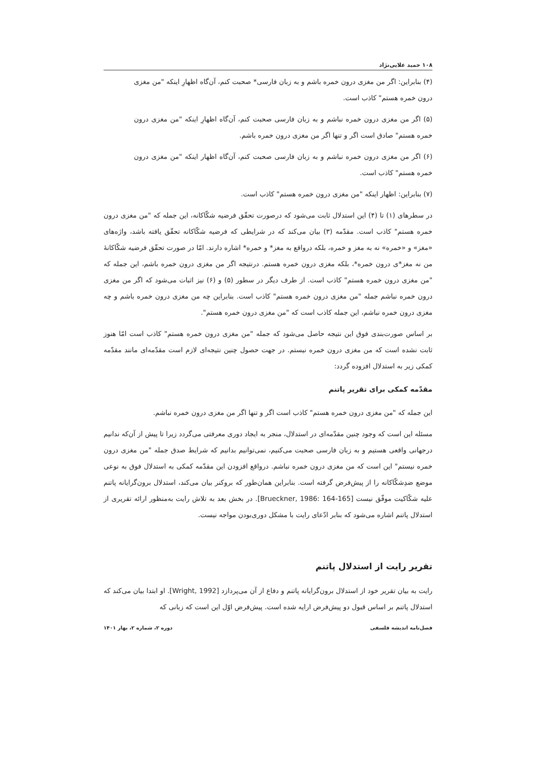۱۰۸ حمید علایی‌نژاد
(۴) بنابراین: اگر من مغزی درون خمره باشم و به زبان فارسی* صحبت کنم، آن‌گاه اظهارِ اینکه "من مغزی درون خمره هستم" کاذب است.
(۵) اگر من مغزی درون خمره نباشم و به زبان فارسی صحبت کنم، آن‌گاه اظهارِ اینکه "من مغزی درون خمره هستم" صادق است اگر و تنها اگر من مغزی درون خمره باشم.
(۶) اگر من مغزی درون خمره نباشم و به زبان فارسی صحبت کنم، آن‌گاه اظهار اینکه "من مغزی درون خمره هستم" کاذب است.
(۷) بنابراین: اظهار اینکه "من مغزی درون خمره هستم" کاذب است.
در سطرهای (۱) تا (۴) این استدلال ثابت می‌شود که درصورت تحقّق فرضیه شکّاکانه، این جمله که "من مغزی درون خمره هستم" کاذب است. مقدّمه (۳) بیان می‌کند که در شرایطی که فرضیه شکّاکانه تحقّق یافته باشد، واژه‌های «مغز» و «خمره» نه به مغز و خمره، بلکه درواقع به مغز* و خمره* اشاره دارند. امّا در صورت تحقّق فرضیه شکّاکانهٔ من نه مغز*ی درون خمره*، بلکه مغزی درون خمره هستم. درنتیجه اگر من مغزی درون خمره باشم، این جمله که "من مغزی درون خمره هستم" کاذب است. از طرف دیگر در سطور (۵) و (۶) نیز اثبات می‌شود که اگر من مغزی درون خمره نباشم جمله "من مغزی درون خمره هستم" کاذب است. بنابراین چه من مغزی درون خمره باشم و چه مغزی درون خمره نباشم، این جمله کاذب است که "من مغزی درون خمره هستم".
بر اساس صورت‌بندی فوق این نتیجه حاصل می‌شود که جمله "من مغزی درون خمره هستم" کاذب است امّا هنوز ثابت نشده است که من مغزی درون خمره نیستم. در جهت حصول چنین نتیجه‌ای لازم است مقدّمه‌ای مانند مقدّمه کمکی زیر به استدلال افزوده گردد:
مقدّمه کمکی برای تقریر پاتنم
این جمله که "من مغزی درون خمره هستم" کاذب است اگر و تنها اگر من مغزی درون خمره نباشم.
مسئله این است که وجود چنین مقدّمه‌ای در استدلال، منجر به ایجاد دوری معرفتی می‌گردد زیرا تا پیش از آن‌که ندانیم درجهانی واقعی هستیم و به زبان فارسی صحبت می‌کنیم، نمی‌توانیم بدانیم که شرایط صدق جمله "من مغزی درون خمره نیستم" این است که من مغزی درون خمره نباشم. درواقع افزودن این مقدّمه کمکی به استدلال فوق به نوعی موضع ضدِشکّاکانه را از پیش‌فرض گرفته است. بنابراین همان‌طور که بروکنر بیان می‌کند، استدلال برون‌گرایانه پاتنم علیه شکّاکیت موفّق نیست [Brueckner, 1986: 164-165]. در بخش بعد به تلاش رایت به‌منظور ارائه تقریری از استدلال پاتنم اشاره می‌شود که بنابر ادّعای رایت با مشکل دوری‌بودن مواجه نیست.
تقریر رایت از استدلال پاتنم
رایت به بیان تقریر خود از استدلال برون‌گرایانه پاتنم و دفاع از آن می‌پردازد [Wright, 1992]. او ابتدا بیان می‌کند که استدلال پاتنم بر اساس قبول دو پیش‌فرض ارایه شده است. پیش‌فرض اوّل این است که زبانی که
فصل‌نامه اندیشه فلسفی دوره ۲، شماره ۲، بهار ۱۴۰۱